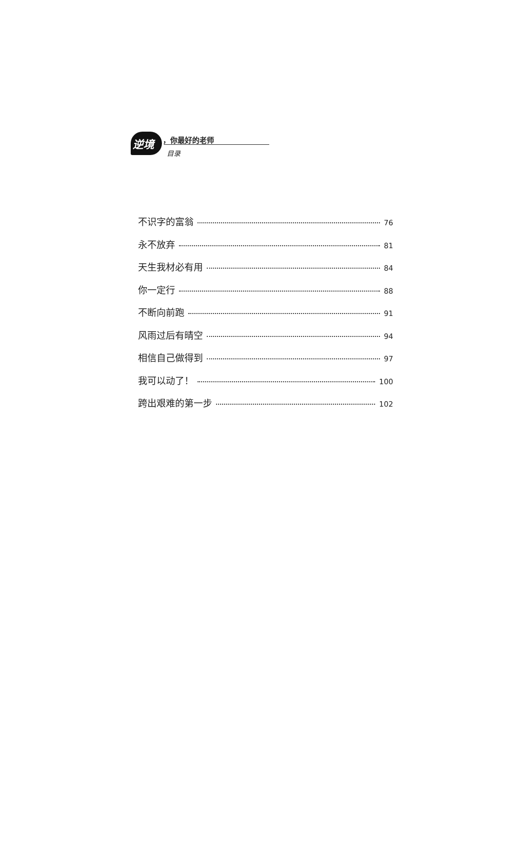逆境 ，你最好的老师
目录
不识字的富翁 76
永不放弃 81
天生我材必有用 84
你一定行 88
不断向前跑 91
风雨过后有晴空 94
相信自己做得到 97
我可以动了！ 100
跨出艰难的第一步 102